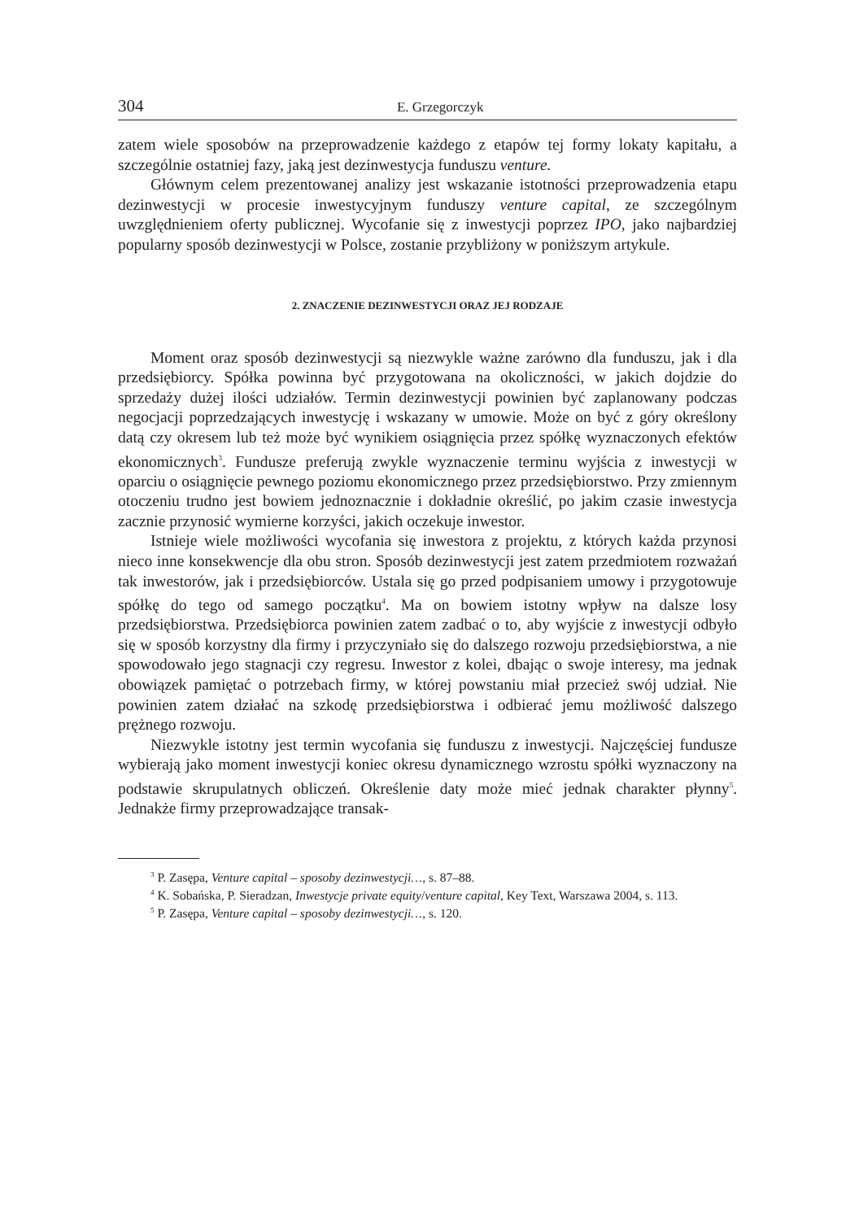304 E. Grzegorczyk
zatem wiele sposobów na przeprowadzenie każdego z etapów tej formy lokaty kapitału, a szczególnie ostatniej fazy, jaką jest dezinwestycja funduszu venture.
Głównym celem prezentowanej analizy jest wskazanie istotności przeprowadzenia etapu dezinwestycji w procesie inwestycyjnym funduszy venture capital, ze szczególnym uwzględnieniem oferty publicznej. Wycofanie się z inwestycji poprzez IPO, jako najbardziej popularny sposób dezinwestycji w Polsce, zostanie przybliżony w poniższym artykule.
2. ZNACZENIE DEZINWESTYCJI ORAZ JEJ RODZAJE
Moment oraz sposób dezinwestycji są niezwykle ważne zarówno dla funduszu, jak i dla przedsiębiorcy. Spółka powinna być przygotowana na okoliczności, w jakich dojdzie do sprzedaży dużej ilości udziałów. Termin dezinwestycji powinien być zaplanowany podczas negocjacji poprzedzających inwestycję i wskazany w umowie. Może on być z góry określony datą czy okresem lub też może być wynikiem osiągnięcia przez spółkę wyznaczonych efektów ekonomicznych<sup>3</sup>. Fundusze preferują zwykle wyznaczenie terminu wyjścia z inwestycji w oparciu o osiągnięcie pewnego poziomu ekonomicznego przez przedsiębiorstwo. Przy zmiennym otoczeniu trudno jest bowiem jednoznacznie i dokładnie określić, po jakim czasie inwestycja zacznie przynosić wymierne korzyści, jakich oczekuje inwestor.
Istnieje wiele możliwości wycofania się inwestora z projektu, z których każda przynosi nieco inne konsekwencje dla obu stron. Sposób dezinwestycji jest zatem przedmiotem rozważań tak inwestorów, jak i przedsiębiorców. Ustala się go przed podpisaniem umowy i przygotowuje spółkę do tego od samego początku<sup>4</sup>. Ma on bowiem istotny wpływ na dalsze losy przedsiębiorstwa. Przedsiębiorca powinien zatem zadbać o to, aby wyjście z inwestycji odbyło się w sposób korzystny dla firmy i przyczyniało się do dalszego rozwoju przedsiębiorstwa, a nie spowodowało jego stagnacji czy regresu. Inwestor z kolei, dbając o swoje interesy, ma jednak obowiązek pamiętać o potrzebach firmy, w której powstaniu miał przecież swój udział. Nie powinien zatem działać na szkodę przedsiębiorstwa i odbierać jemu możliwość dalszego prężnego rozwoju.
Niezwykle istotny jest termin wycofania się funduszu z inwestycji. Najczęściej fundusze wybierają jako moment inwestycji koniec okresu dynamicznego wzrostu spółki wyznaczony na podstawie skrupulatnych obliczeń. Określenie daty może mieć jednak charakter płynny<sup>5</sup>. Jednakże firmy przeprowadzające transak-
<sup>3</sup> P. Zasępa, Venture capital – sposoby dezinwestycji…, s. 87–88.
<sup>4</sup> K. Sobańska, P. Sieradzan, Inwestycje private equity/venture capital, Key Text, Warszawa 2004, s. 113.
<sup>5</sup> P. Zasępa, Venture capital – sposoby dezinwestycji…, s. 120.